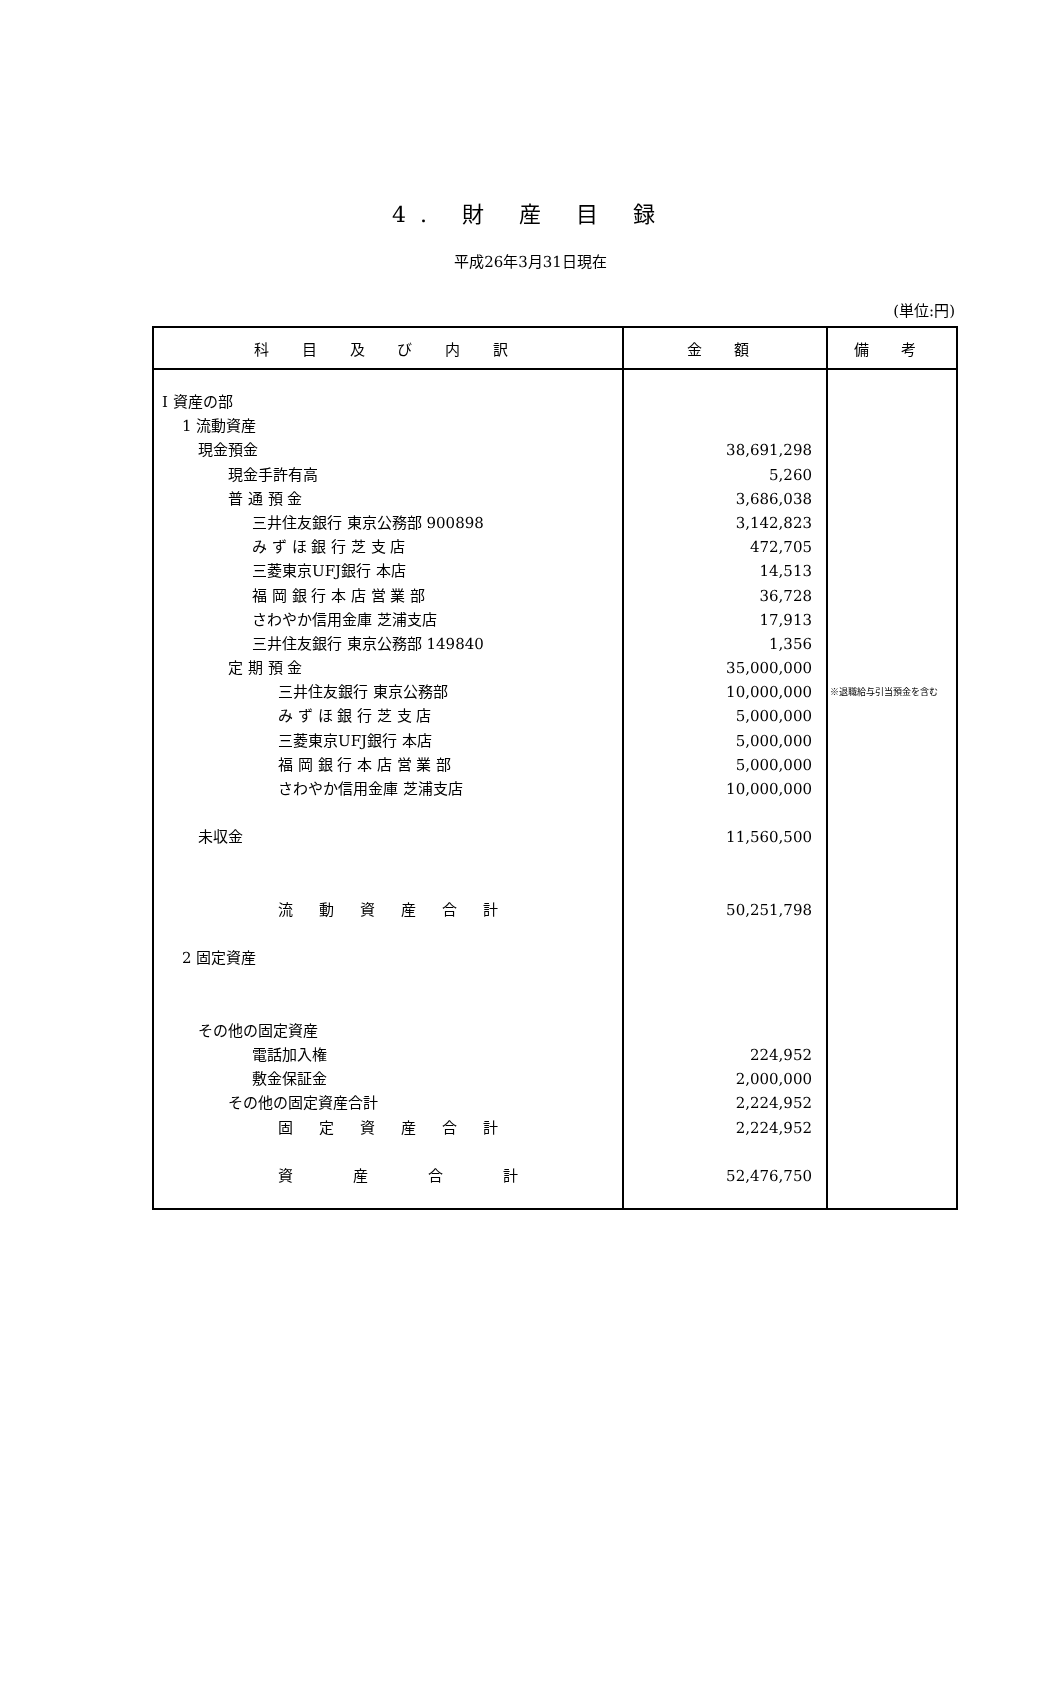4. 財 産 目 録
平成26年3月31日現在
(単位:円)
| 科 目 及 び 内 訳 | 金 額 | 備 考 |
| --- | --- | --- |
| I 資産の部 1 流動資産 現金預金 現金手許有高 普 通 預 金 三井住友銀行 東京公務部 900898 み ず ほ 銀 行 芝 支 店 三菱東京UFJ銀行 本店 福 岡 銀 行 本 店 営 業 部 さわやか信用金庫 芝浦支店 三井住友銀行 東京公務部 149840 定 期 預 金 三井住友銀行 東京公務部 み ず ほ 銀 行 芝 支 店 三菱東京UFJ銀行 本店 福 岡 銀 行 本 店 営 業 部 さわやか信用金庫 芝浦支店 未収金 流動資産合計 2 固定資産 その他の固定資産 電話加入権 敷金保証金 その他の固定資産合計 固定資産合計 資産合計 | 38,691,298 5,260 3,686,038 3,142,823 472,705 14,513 36,728 17,913 1,356 35,000,000 10,000,000 5,000,000 5,000,000 5,000,000 10,000,000 11,560,500 50,251,798 224,952 2,000,000 2,224,952 2,224,952 52,476,750 | ※退職給与引当預金を含む |